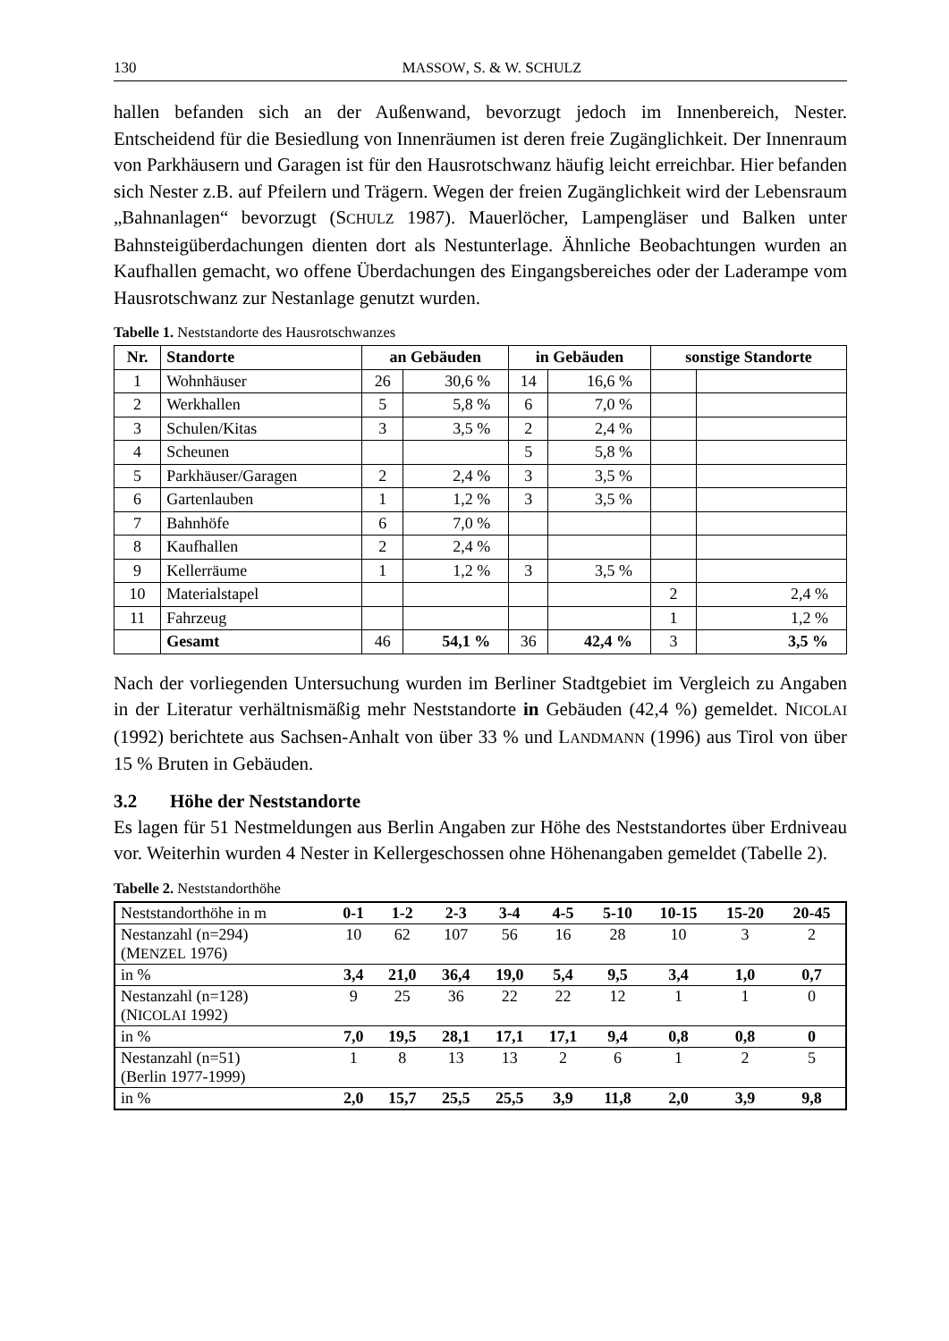130 MASSOW, S. & W. SCHULZ
hallen befanden sich an der Außenwand, bevorzugt jedoch im Innenbereich, Nester. Entscheidend für die Besiedlung von Innenräumen ist deren freie Zugänglichkeit. Der Innenraum von Parkhäusern und Garagen ist für den Hausrotschwanz häufig leicht erreichbar. Hier befanden sich Nester z.B. auf Pfeilern und Trägern. Wegen der freien Zugänglichkeit wird der Lebensraum „Bahnanlagen“ bevorzugt (SCHULZ 1987). Mauerlöcher, Lampengläser und Balken unter Bahnsteigüberdachungen dienten dort als Nestunterlage. Ähnliche Beobachtungen wurden an Kaufhallen gemacht, wo offene Überdachungen des Eingangsbereiches oder der Laderampe vom Hausrotschwanz zur Nestanlage genutzt wurden.
Tabelle 1. Neststandorte des Hausrotschwanzes
| Nr. | Standorte | an Gebäuden | | in Gebäuden | | sonstige Standorte | |
| --- | --- | --- | --- | --- | --- | --- | --- |
| 1 | Wohnhäuser | 26 | 30,6 % | 14 | 16,6 % | | |
| 2 | Werkhallen | 5 | 5,8 % | 6 | 7,0 % | | |
| 3 | Schulen/Kitas | 3 | 3,5 % | 2 | 2,4 % | | |
| 4 | Scheunen | | | 5 | 5,8 % | | |
| 5 | Parkhäuser/Garagen | 2 | 2,4 % | 3 | 3,5 % | | |
| 6 | Gartenlauben | 1 | 1,2 % | 3 | 3,5 % | | |
| 7 | Bahnhöfe | 6 | 7,0 % | | | | |
| 8 | Kaufhallen | 2 | 2,4 % | | | | |
| 9 | Kellerräume | 1 | 1,2 % | 3 | 3,5 % | | |
| 10 | Materialstapel | | | | | 2 | 2,4 % |
| 11 | Fahrzeug | | | | | 1 | 1,2 % |
| | Gesamt | 46 | 54,1 % | 36 | 42,4 % | 3 | 3,5 % |
Nach der vorliegenden Untersuchung wurden im Berliner Stadtgebiet im Vergleich zu Angaben in der Literatur verhältnismäßig mehr Neststandorte in Gebäuden (42,4 %) gemeldet. NICOLAI (1992) berichtete aus Sachsen-Anhalt von über 33 % und LANDMANN (1996) aus Tirol von über 15 % Bruten in Gebäuden.
3.2 Höhe der Neststandorte
Es lagen für 51 Nestmeldungen aus Berlin Angaben zur Höhe des Neststandortes über Erdniveau vor. Weiterhin wurden 4 Nester in Kellergeschossen ohne Höhenangaben gemeldet (Tabelle 2).
Tabelle 2. Neststandorthöhe
| Neststandorthöhe in m | 0-1 | 1-2 | 2-3 | 3-4 | 4-5 | 5-10 | 10-15 | 15-20 | 20-45 |
| Nestanzahl (n=294) (M ENZEL 1976) | 10 | 62 | 107 | 56 | 16 | 28 | 10 | 3 | 2 |
| in % | 3,4 | 21,0 | 36,4 | 19,0 | 5,4 | 9,5 | 3,4 | 1,0 | 0,7 |
| Nestanzahl (n=128) (N ICOLAI 1992) | 9 | 25 | 36 | 22 | 22 | 12 | 1 | 1 | 0 |
| in % | 7,0 | 19,5 | 28,1 | 17,1 | 17,1 | 9,4 | 0,8 | 0,8 | 0 |
| Nestanzahl (n=51) (Berlin 1977-1999) | 1 | 8 | 13 | 13 | 2 | 6 | 1 | 2 | 5 |
| in % | 2,0 | 15,7 | 25,5 | 25,5 | 3,9 | 11,8 | 2,0 | 3,9 | 9,8 |